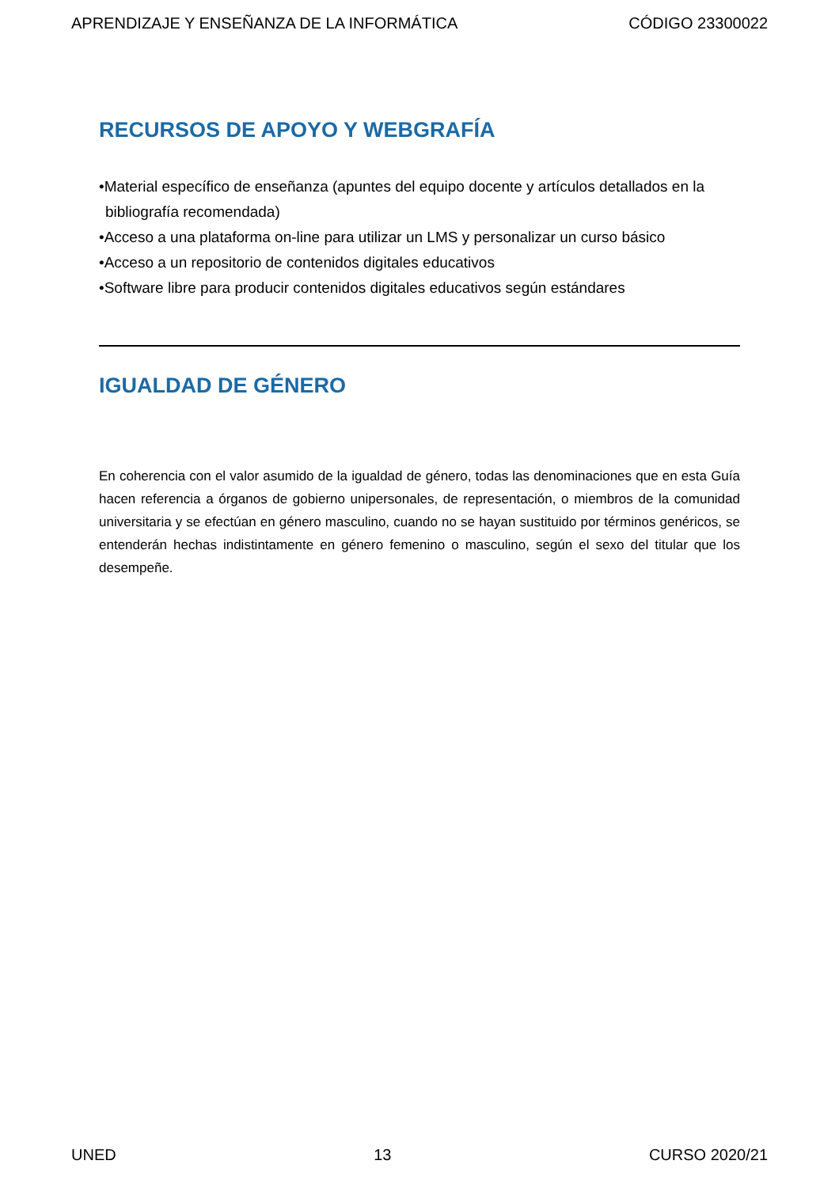APRENDIZAJE Y ENSEÑANZA DE LA INFORMÁTICA CÓDIGO 23300022
RECURSOS DE APOYO Y WEBGRAFÍA
•Material específico de enseñanza (apuntes del equipo docente y artículos detallados en la bibliografía recomendada)
•Acceso a una plataforma on-line para utilizar un LMS y personalizar un curso básico
•Acceso a un repositorio de contenidos digitales educativos
•Software libre para producir contenidos digitales educativos según estándares
IGUALDAD DE GÉNERO
En coherencia con el valor asumido de la igualdad de género, todas las denominaciones que en esta Guía hacen referencia a órganos de gobierno unipersonales, de representación, o miembros de la comunidad universitaria y se efectúan en género masculino, cuando no se hayan sustituido por términos genéricos, se entenderán hechas indistintamente en género femenino o masculino, según el sexo del titular que los desempeñe.
UNED 13 CURSO 2020/21